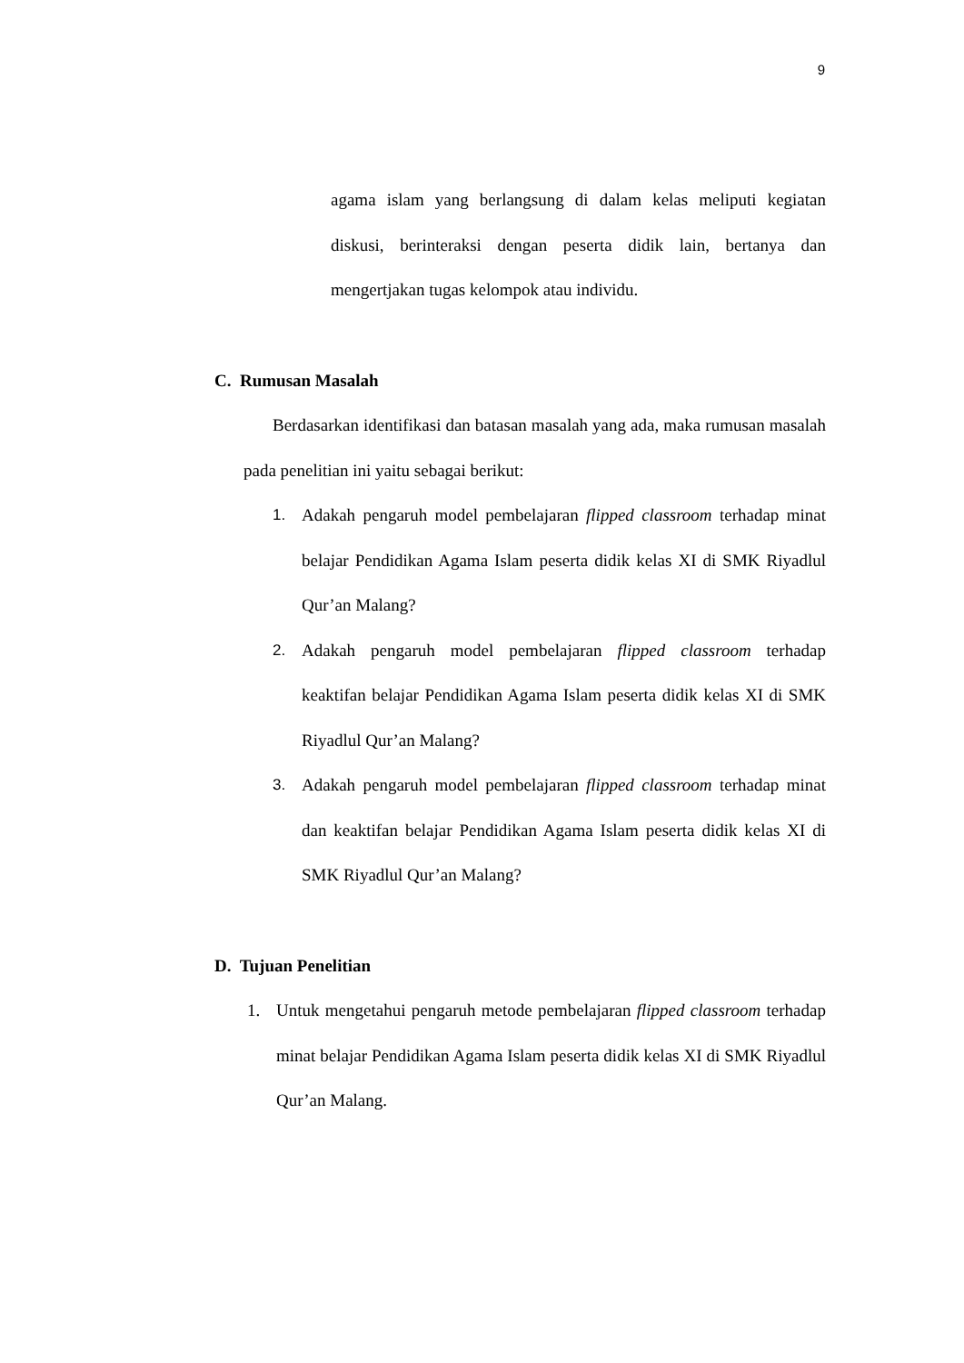9
agama islam yang berlangsung di dalam kelas meliputi kegiatan diskusi, berinteraksi dengan peserta didik lain, bertanya dan mengertjakan tugas kelompok atau individu.
C. Rumusan Masalah
Berdasarkan identifikasi dan batasan masalah yang ada, maka rumusan masalah pada penelitian ini yaitu sebagai berikut:
1. Adakah pengaruh model pembelajaran flipped classroom terhadap minat belajar Pendidikan Agama Islam peserta didik kelas XI di SMK Riyadlul Qur’an Malang?
2. Adakah pengaruh model pembelajaran flipped classroom terhadap keaktifan belajar Pendidikan Agama Islam peserta didik kelas XI di SMK Riyadlul Qur’an Malang?
3. Adakah pengaruh model pembelajaran flipped classroom terhadap minat dan keaktifan belajar Pendidikan Agama Islam peserta didik kelas XI di SMK Riyadlul Qur’an Malang?
D. Tujuan Penelitian
1. Untuk mengetahui pengaruh metode pembelajaran flipped classroom terhadap minat belajar Pendidikan Agama Islam peserta didik kelas XI di SMK Riyadlul Qur’an Malang.